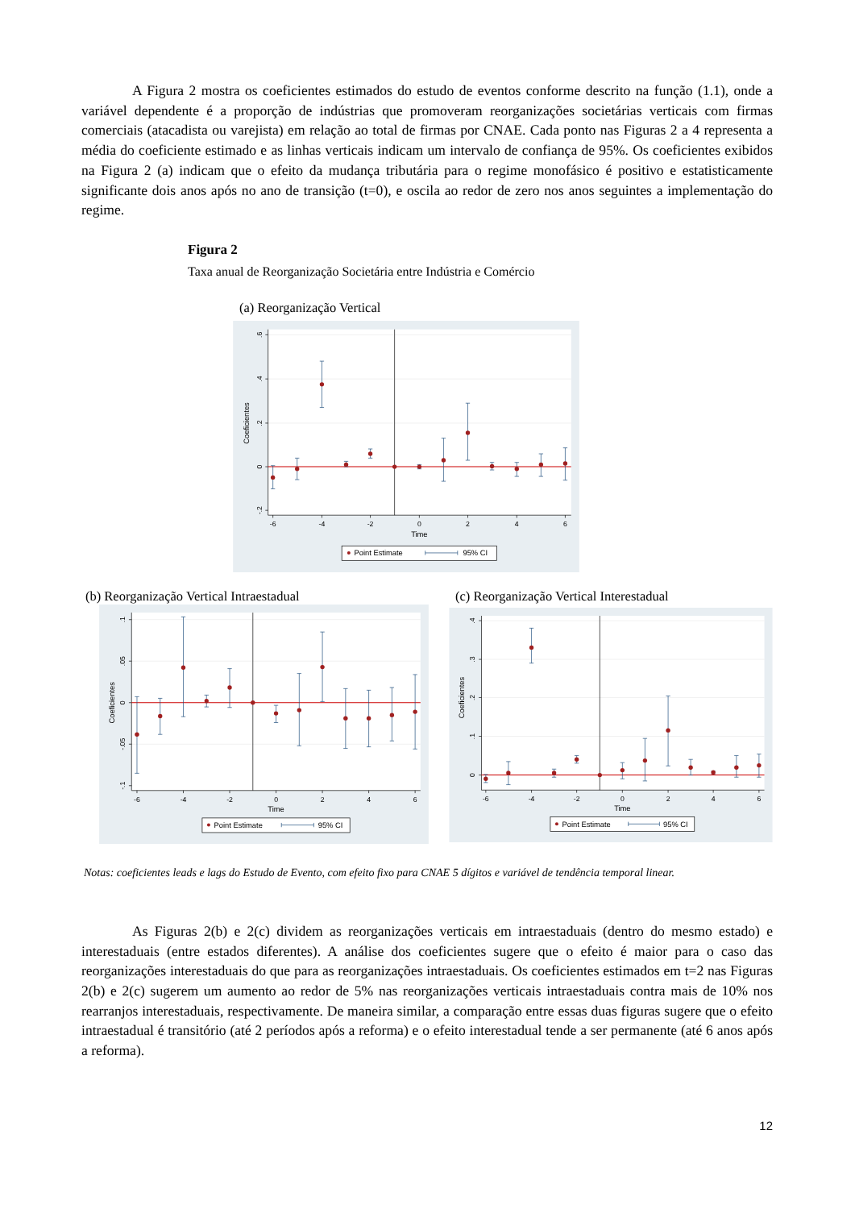A Figura 2 mostra os coeficientes estimados do estudo de eventos conforme descrito na função (1.1), onde a variável dependente é a proporção de indústrias que promoveram reorganizações societárias verticais com firmas comerciais (atacadista ou varejista) em relação ao total de firmas por CNAE. Cada ponto nas Figuras 2 a 4 representa a média do coeficiente estimado e as linhas verticais indicam um intervalo de confiança de 95%. Os coeficientes exibidos na Figura 2 (a) indicam que o efeito da mudança tributária para o regime monofásico é positivo e estatisticamente significante dois anos após no ano de transição (t=0), e oscila ao redor de zero nos anos seguintes a implementação do regime.
Figura 2
Taxa anual de Reorganização Societária entre Indústria e Comércio
(a) Reorganização Vertical
-6
-4
-2
0
2
4
6
Time
.6
.4
.2
0
-.2
Coeficientes
Point Estimate
95% CI
(b) Reorganização Vertical Intraestadual
-6
-4
-2
0
2
4
6
Time
.1
.05
0
-.05
-.1
Coeficientes
Point Estimate
95% CI
(c) Reorganização Vertical Interestadual
-6
-4
-2
0
2
4
6
Time
.4
.3
.2
.1
0
Coeficientes
Point Estimate
95% CI
Notas: coeficientes leads e lags do Estudo de Evento, com efeito fixo para CNAE 5 dígitos e variável de tendência temporal linear.
As Figuras 2(b) e 2(c) dividem as reorganizações verticais em intraestaduais (dentro do mesmo estado) e interestaduais (entre estados diferentes). A análise dos coeficientes sugere que o efeito é maior para o caso das reorganizações interestaduais do que para as reorganizações intraestaduais. Os coeficientes estimados em t=2 nas Figuras 2(b) e 2(c) sugerem um aumento ao redor de 5% nas reorganizações verticais intraestaduais contra mais de 10% nos rearranjos interestaduais, respectivamente. De maneira similar, a comparação entre essas duas figuras sugere que o efeito intraestadual é transitório (até 2 períodos após a reforma) e o efeito interestadual tende a ser permanente (até 6 anos após a reforma).
12